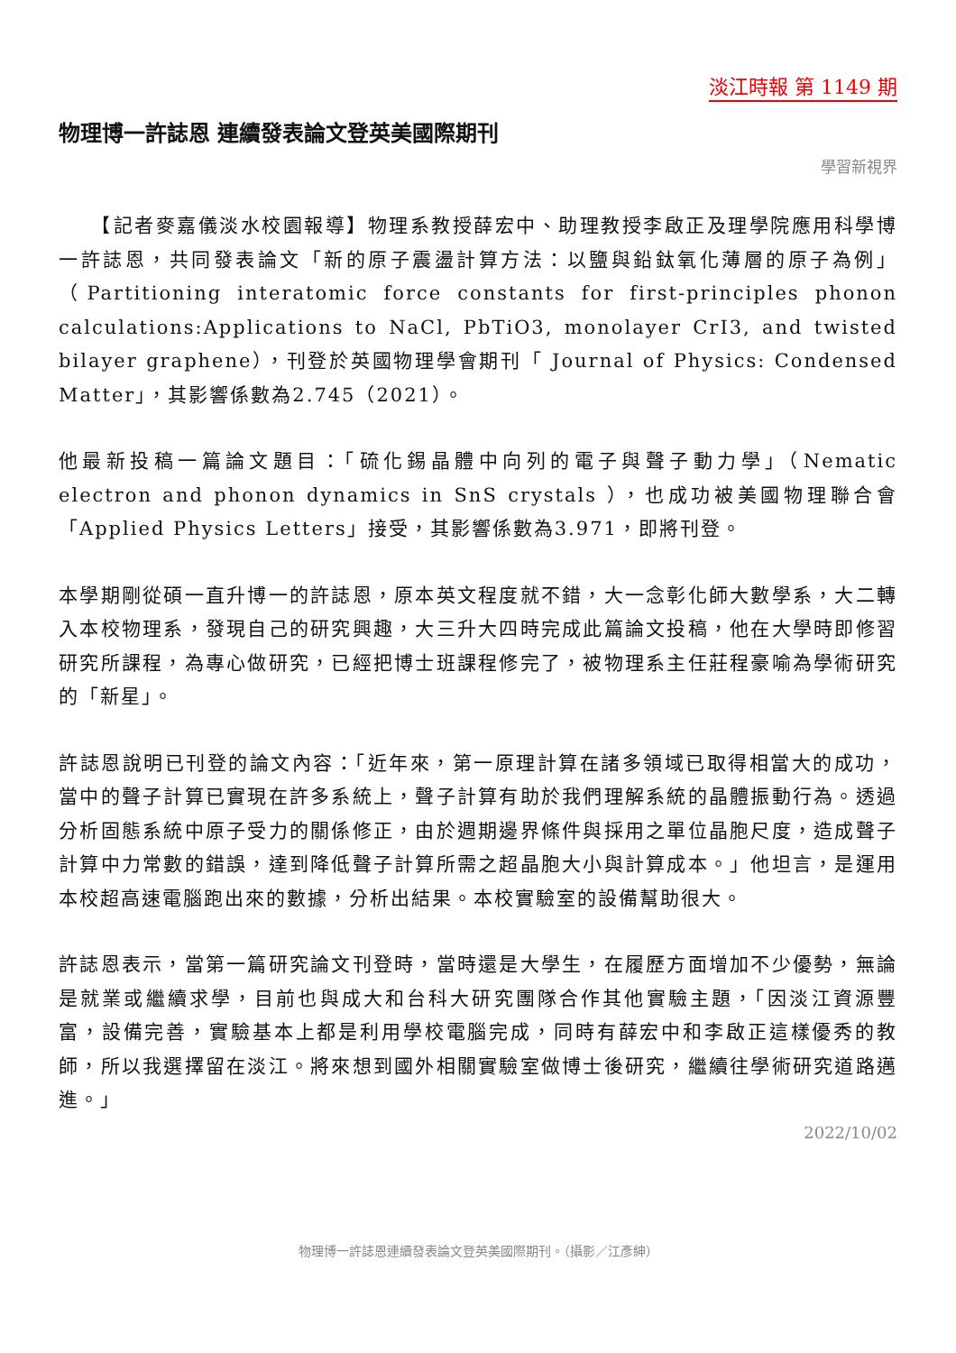淡江時報 第 1149 期
物理博一許誌恩 連續發表論文登英美國際期刊
學習新視界
　　【記者麥嘉儀淡水校園報導】物理系教授薛宏中、助理教授李啟正及理學院應用科學博一許誌恩，共同發表論文「新的原子震盪計算方法：以鹽與鉛鈦氧化薄層的原子為例」（Partitioning interatomic force constants for first-principles phonon calculations:Applications to NaCl, PbTiO3, monolayer CrI3, and twisted bilayer graphene），刊登於英國物理學會期刊「 Journal of Physics: Condensed Matter」，其影響係數為2.745（2021）。
他最新投稿一篇論文題目：「硫化錫晶體中向列的電子與聲子動力學」（Nematic electron and phonon dynamics in SnS crystals ），也成功被美國物理聯合會「Applied Physics Letters」接受，其影響係數為3.971，即將刊登。
本學期剛從碩一直升博一的許誌恩，原本英文程度就不錯，大一念彰化師大數學系，大二轉入本校物理系，發現自己的研究興趣，大三升大四時完成此篇論文投稿，他在大學時即修習研究所課程，為專心做研究，已經把博士班課程修完了，被物理系主任莊程豪喻為學術研究的「新星」。
許誌恩說明已刊登的論文內容：「近年來，第一原理計算在諸多領域已取得相當大的成功，當中的聲子計算已實現在許多系統上，聲子計算有助於我們理解系統的晶體振動行為。透過分析固態系統中原子受力的關係修正，由於週期邊界條件與採用之單位晶胞尺度，造成聲子計算中力常數的錯誤，達到降低聲子計算所需之超晶胞大小與計算成本。」他坦言，是運用本校超高速電腦跑出來的數據，分析出結果。本校實驗室的設備幫助很大。
許誌恩表示，當第一篇研究論文刊登時，當時還是大學生，在履歷方面增加不少優勢，無論是就業或繼續求學，目前也與成大和台科大研究團隊合作其他實驗主題，「因淡江資源豐富，設備完善，實驗基本上都是利用學校電腦完成，同時有薛宏中和李啟正這樣優秀的教師，所以我選擇留在淡江。將來想到國外相關實驗室做博士後研究，繼續往學術研究道路邁進。」
2022/10/02
物理博一許誌恩連續發表論文登英美國際期刊。（攝影／江彥紳）